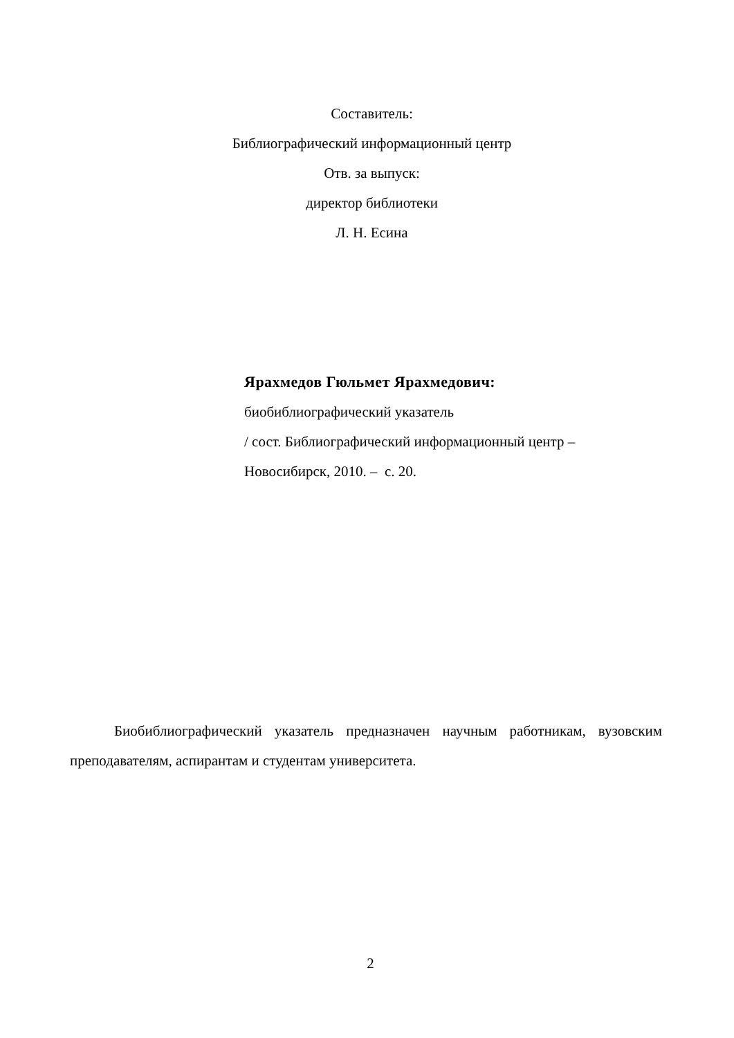Составитель:
Библиографический информационный центр
Отв. за выпуск:
директор библиотеки
Л. Н. Есина
Ярахмедов Гюльмет Ярахмедович:
биобиблиографический указатель
/ сост. Библиографический информационный центр –
Новосибирск, 2010. – с. 20.
Биобиблиографический указатель предназначен научным работникам, вузовским преподавателям, аспирантам и студентам университета.
2